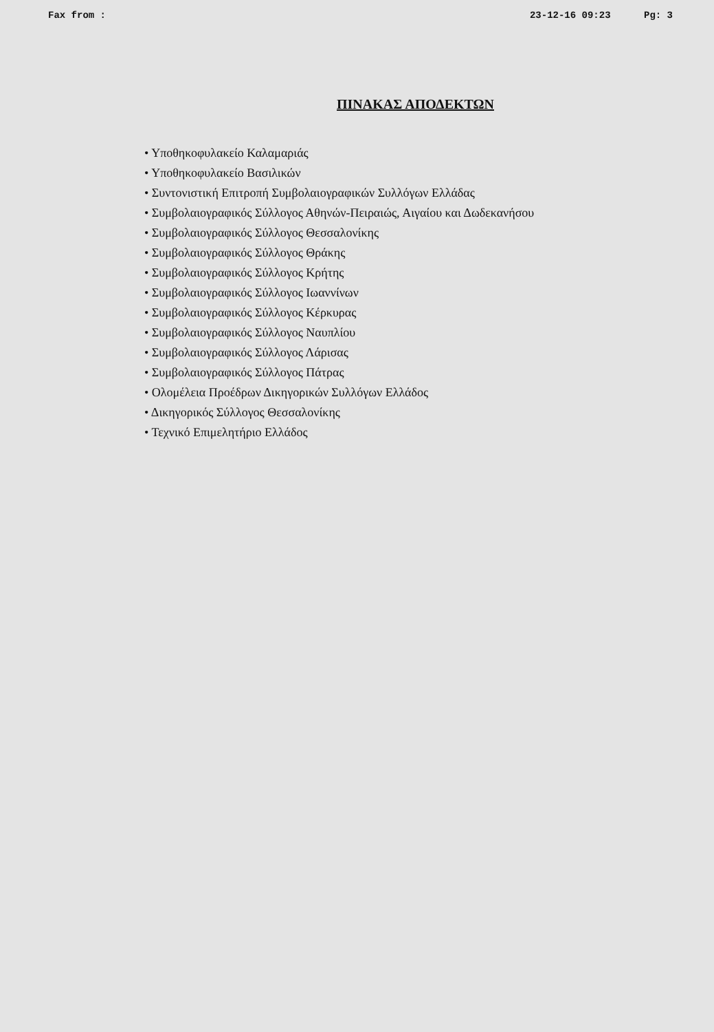Fax from : 23-12-16 09:23 Pg: 3
ΠΙΝΑΚΑΣ ΑΠΟΔΕΚΤΩΝ
• Υποθηκοφυλακείο Καλαμαριάς
• Υποθηκοφυλακείο Βασιλικών
• Συντονιστική Επιτροπή Συμβολαιογραφικών Συλλόγων Ελλάδας
• Συμβολαιογραφικός Σύλλογος Αθηνών-Πειραιώς, Αιγαίου και Δωδεκανήσου
• Συμβολαιογραφικός Σύλλογος Θεσσαλονίκης
• Συμβολαιογραφικός Σύλλογος Θράκης
• Συμβολαιογραφικός Σύλλογος Κρήτης
• Συμβολαιογραφικός Σύλλογος Ιωαννίνων
• Συμβολαιογραφικός Σύλλογος Κέρκυρας
• Συμβολαιογραφικός Σύλλογος Ναυπλίου
• Συμβολαιογραφικός Σύλλογος Λάρισας
• Συμβολαιογραφικός Σύλλογος Πάτρας
• Ολομέλεια Προέδρων Δικηγορικών Συλλόγων Ελλάδος
• Δικηγορικός Σύλλογος Θεσσαλονίκης
• Τεχνικό Επιμελητήριο Ελλάδος